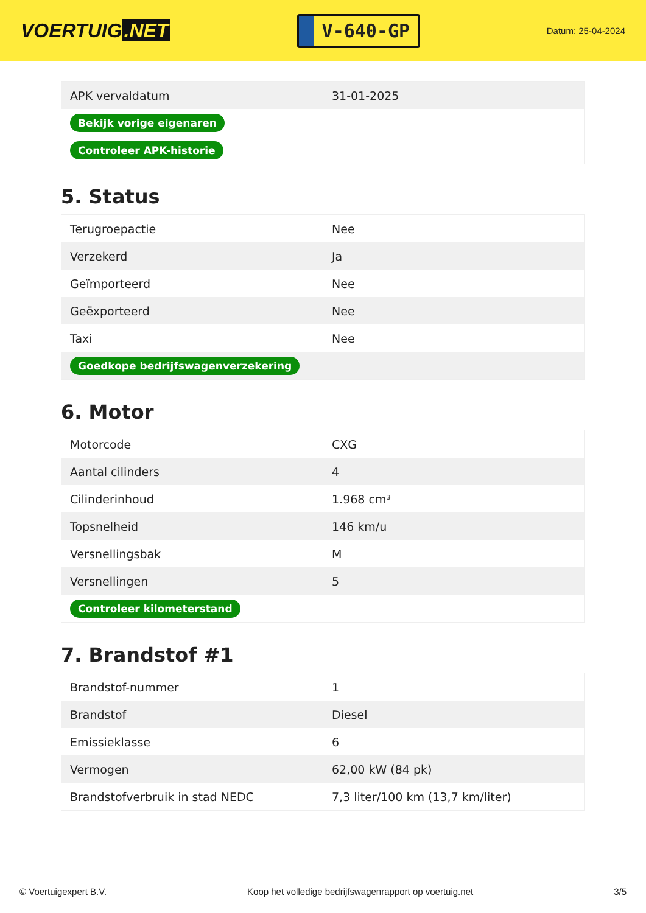VOERTUIG.NET
V-640-GP
Datum: 25-04-2024
| APK vervaldatum | 31-01-2025 |
| Bekijk vorige eigenaren | |
| Controleer APK-historie | |
5. Status
| Terugroepactie | Nee |
| Verzekerd | Ja |
| Geïmporteerd | Nee |
| Geëxporteerd | Nee |
| Taxi | Nee |
| Goedkope bedrijfswagenverzekering | |
6. Motor
| Motorcode | CXG |
| Aantal cilinders | 4 |
| Cilinderinhoud | 1.968 cm³ |
| Topsnelheid | 146 km/u |
| Versnellingsbak | M |
| Versnellingen | 5 |
| Controleer kilometerstand | |
7. Brandstof #1
| Brandstof-nummer | 1 |
| Brandstof | Diesel |
| Emissieklasse | 6 |
| Vermogen | 62,00 kW (84 pk) |
| Brandstofverbruik in stad NEDC | 7,3 liter/100 km (13,7 km/liter) |
© Voertuigexpert B.V. Koop het volledige bedrijfswagenrapport op voertuig.net 3/5